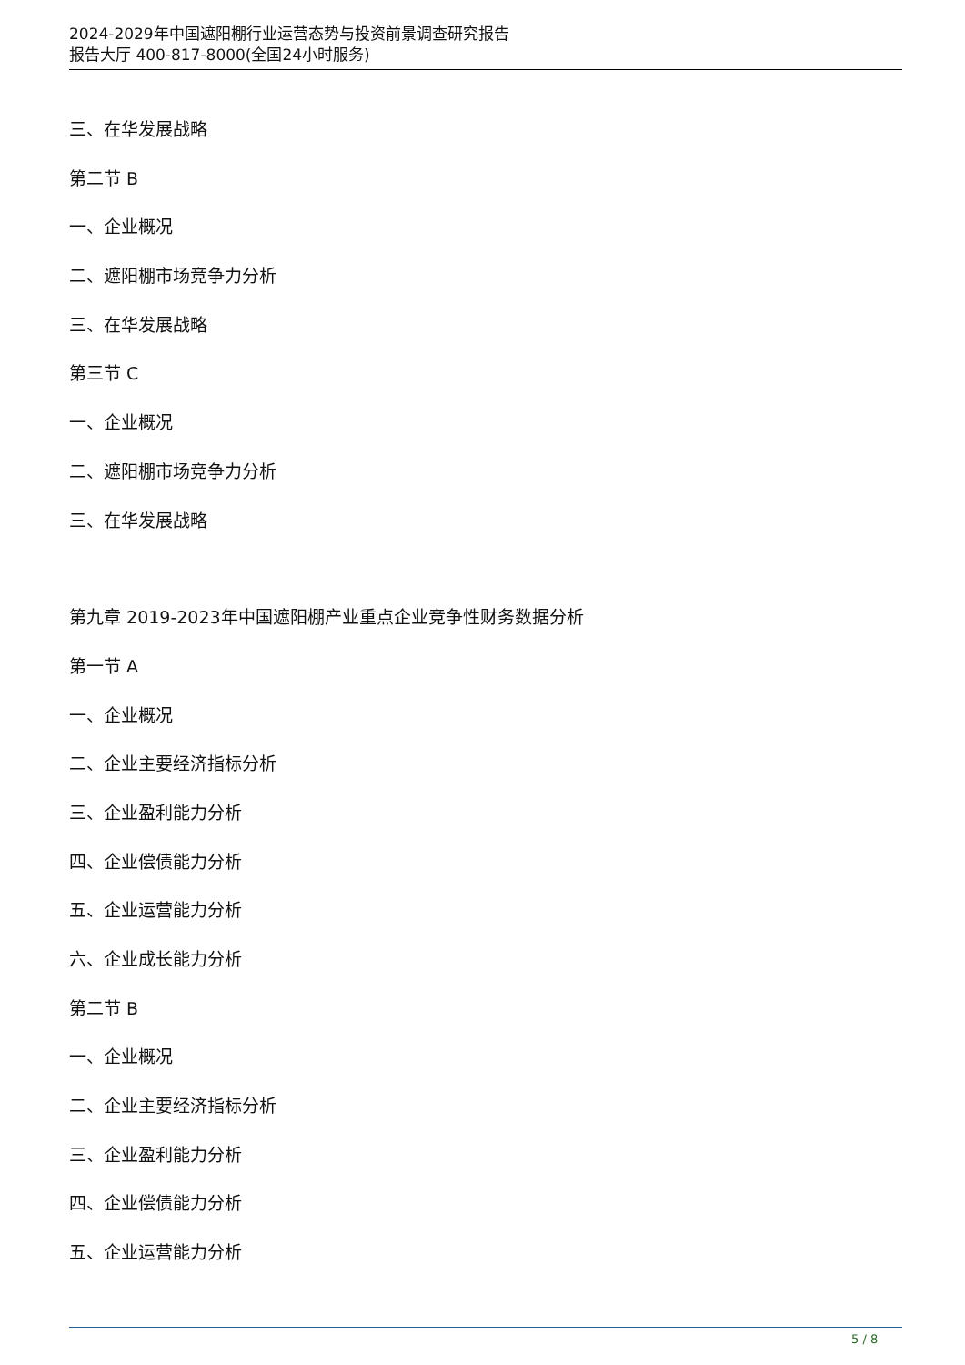2024-2029年中国遮阳棚行业运营态势与投资前景调查研究报告
报告大厅 400-817-8000(全国24小时服务)
三、在华发展战略
第二节 B
一、企业概况
二、遮阳棚市场竞争力分析
三、在华发展战略
第三节 C
一、企业概况
二、遮阳棚市场竞争力分析
三、在华发展战略
第九章 2019-2023年中国遮阳棚产业重点企业竞争性财务数据分析
第一节 A
一、企业概况
二、企业主要经济指标分析
三、企业盈利能力分析
四、企业偿债能力分析
五、企业运营能力分析
六、企业成长能力分析
第二节 B
一、企业概况
二、企业主要经济指标分析
三、企业盈利能力分析
四、企业偿债能力分析
五、企业运营能力分析
5 / 8